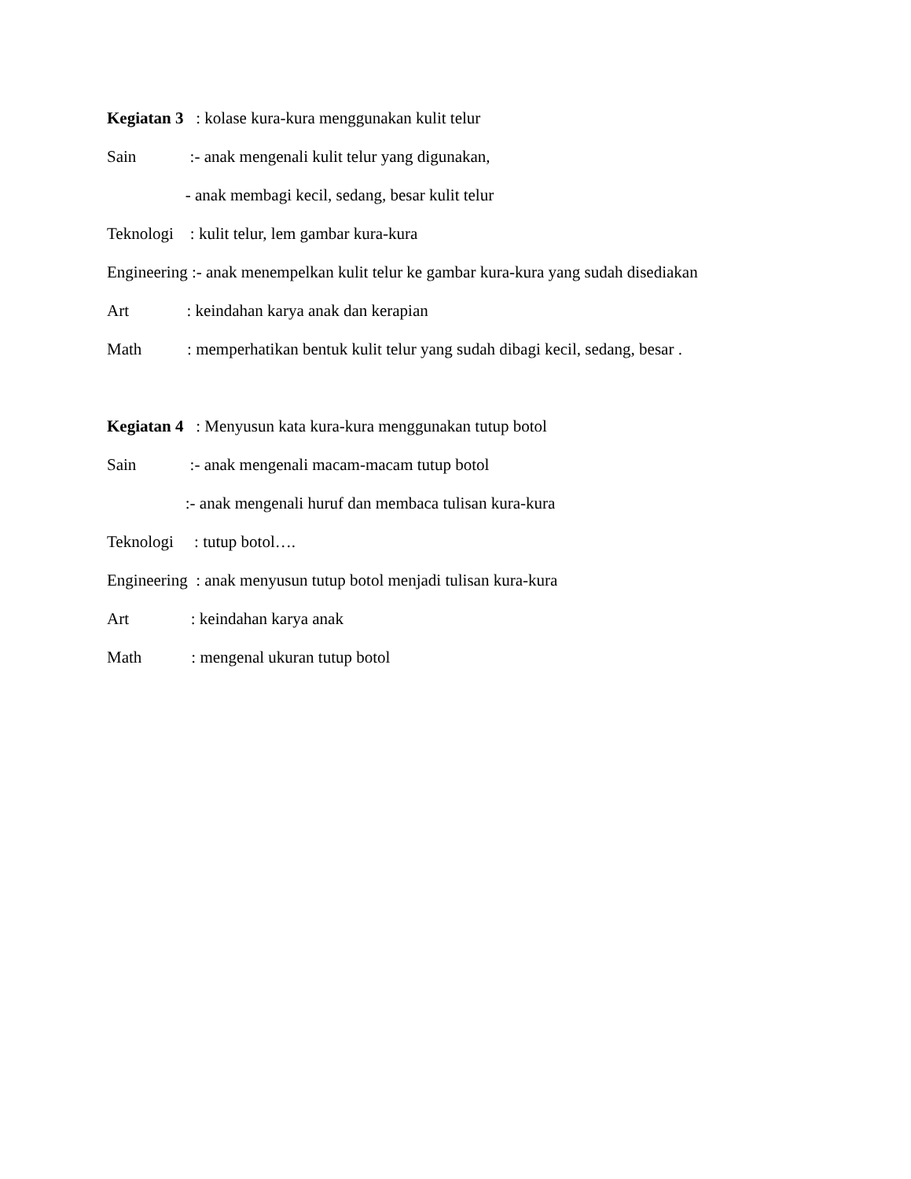Kegiatan 3 : kolase kura-kura menggunakan kulit telur
Sain :- anak mengenali kulit telur yang digunakan,
- anak membagi kecil, sedang, besar kulit telur
Teknologi : kulit telur, lem gambar kura-kura
Engineering :- anak menempelkan kulit telur ke gambar kura-kura yang sudah disediakan
Art : keindahan karya anak dan kerapian
Math : memperhatikan bentuk kulit telur yang sudah dibagi kecil, sedang, besar .
Kegiatan 4 : Menyusun kata kura-kura menggunakan tutup botol
Sain :- anak mengenali macam-macam tutup botol
:- anak mengenali huruf dan membaca tulisan kura-kura
Teknologi : tutup botol….
Engineering : anak menyusun tutup botol menjadi tulisan kura-kura
Art : keindahan karya anak
Math : mengenal ukuran tutup botol